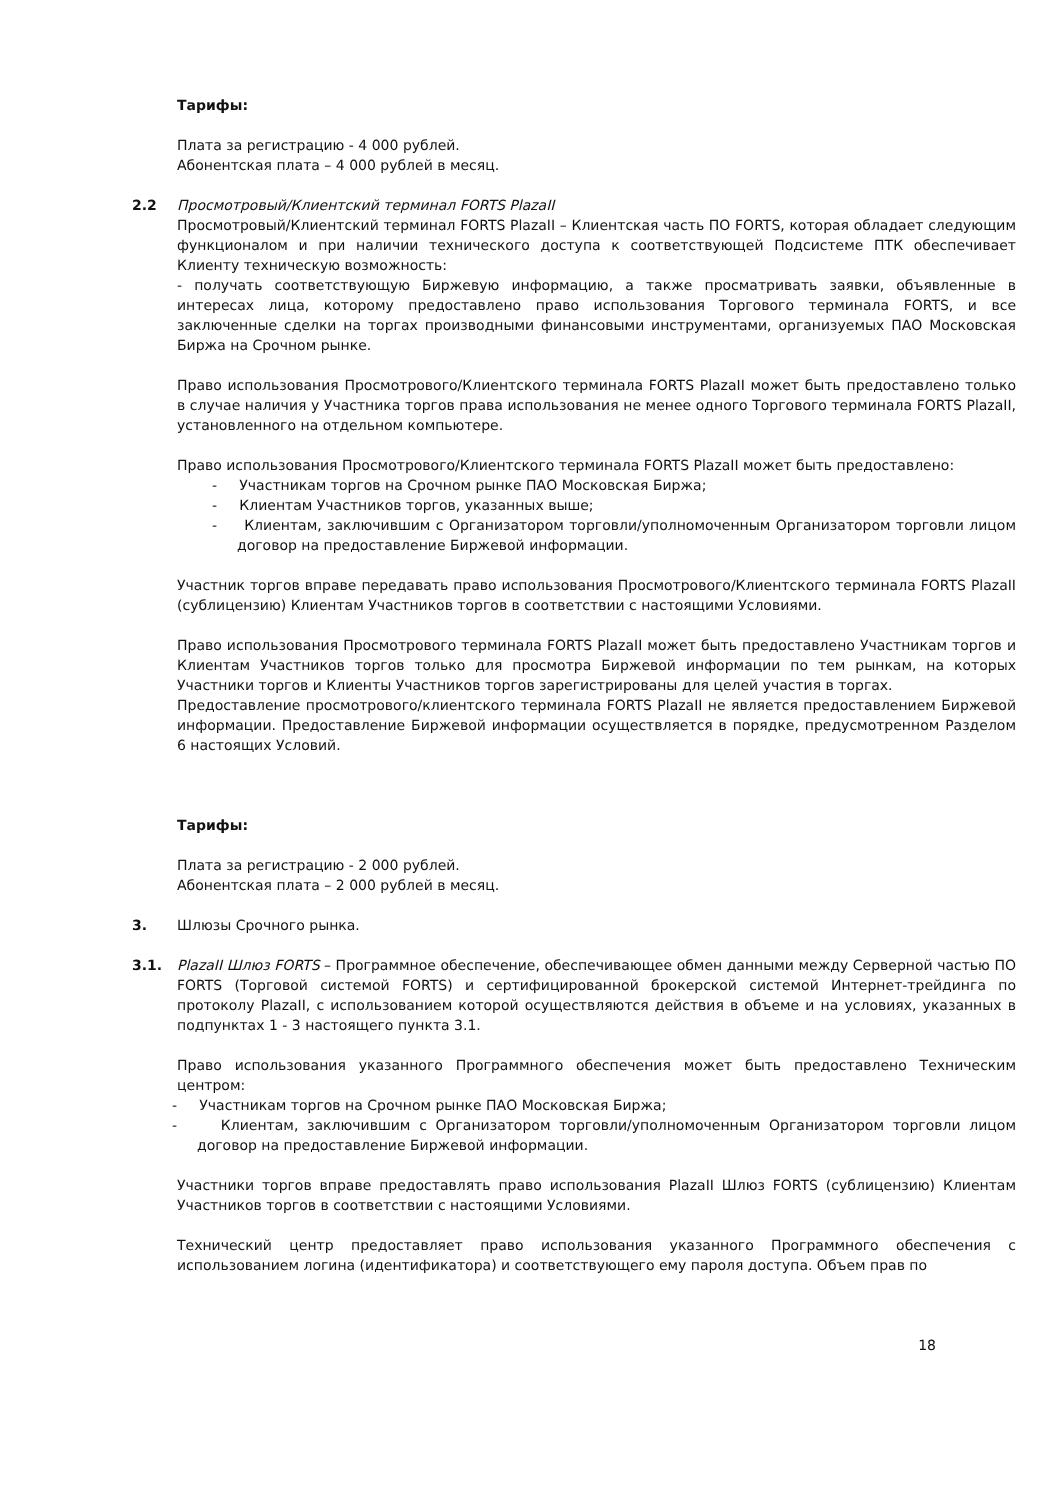Тарифы:
Плата за регистрацию - 4 000 рублей.
Абонентская плата – 4 000 рублей в месяц.
2.2 Просмотровый/Клиентский терминал FORTS PlazaII
Просмотровый/Клиентский терминал FORTS PlazaII – Клиентская часть ПО FORTS, которая обладает следующим функционалом и при наличии технического доступа к соответствующей Подсистеме ПТК обеспечивает Клиенту техническую возможность:
- получать соответствующую Биржевую информацию, а также просматривать заявки, объявленные в интересах лица, которому предоставлено право использования Торгового терминала FORTS, и все заключенные сделки на торгах производными финансовыми инструментами, организуемых ПАО Московская Биржа на Срочном рынке.
Право использования Просмотрового/Клиентского терминала FORTS PlazaII может быть предоставлено только в случае наличия у Участника торгов права использования не менее одного Торгового терминала FORTS PlazaII, установленного на отдельном компьютере.
Право использования Просмотрового/Клиентского терминала FORTS PlazaII может быть предоставлено:
- Участникам торгов на Срочном рынке ПАО Московская Биржа;
- Клиентам Участников торгов, указанных выше;
- Клиентам, заключившим с Организатором торговли/уполномоченным Организатором торговли лицом договор на предоставление Биржевой информации.
Участник торгов вправе передавать право использования Просмотрового/Клиентского терминала FORTS PlazaII (сублицензию) Клиентам Участников торгов в соответствии с настоящими Условиями.
Право использования Просмотрового терминала FORTS PlazaII может быть предоставлено Участникам торгов и Клиентам Участников торгов только для просмотра Биржевой информации по тем рынкам, на которых Участники торгов и Клиенты Участников торгов зарегистрированы для целей участия в торгах.
Предоставление просмотрового/клиентского терминала FORTS PlazaII не является предоставлением Биржевой информации. Предоставление Биржевой информации осуществляется в порядке, предусмотренном Разделом 6 настоящих Условий.
Тарифы:
Плата за регистрацию - 2 000 рублей.
Абонентская плата – 2 000 рублей в месяц.
3. Шлюзы Срочного рынка.
3.1. PlazaII Шлюз FORTS – Программное обеспечение, обеспечивающее обмен данными между Серверной частью ПО FORTS (Торговой системой FORTS) и сертифицированной брокерской системой Интернет-трейдинга по протоколу PlazaII, с использованием которой осуществляются действия в объеме и на условиях, указанных в подпунктах 1 - 3 настоящего пункта 3.1.
Право использования указанного Программного обеспечения может быть предоставлено Техническим центром:
- Участникам торгов на Срочном рынке ПАО Московская Биржа;
- Клиентам, заключившим с Организатором торговли/уполномоченным Организатором торговли лицом договор на предоставление Биржевой информации.
Участники торгов вправе предоставлять право использования PlazaII Шлюз FORTS (сублицензию) Клиентам Участников торгов в соответствии с настоящими Условиями.
Технический центр предоставляет право использования указанного Программного обеспечения с использованием логина (идентификатора) и соответствующего ему пароля доступа. Объем прав по
18